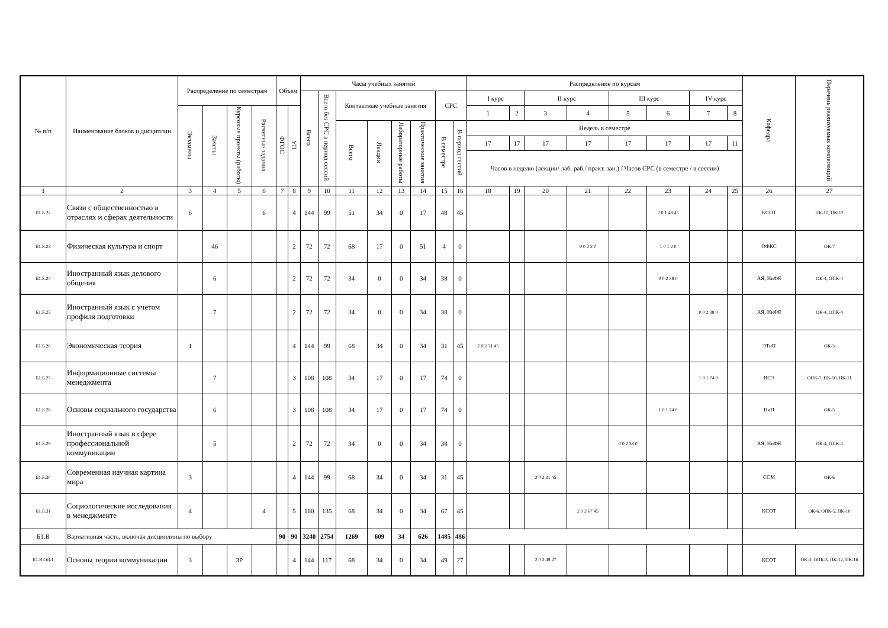| № п/п | Наименование блоков и дисциплин | Распределение по семестрам | | | | Объем | | Часы учебных занятий | | | | | | | | Распределение по курсам | | | | | | | | Кафедра | Перечень реализуемых компетенций |
| --- | --- | --- | --- | --- | --- | --- | --- | --- | --- | --- | --- | --- | --- | --- | --- | --- | --- | --- | --- | --- | --- | --- | --- | --- | --- |
| | | | | | | | | Всего | Всего без СРС в период сессий | Контактные учебные занятия | | | | СРС | | I курс | | II курс | | III курс | | IV курс | | | |
| | | Экзамены | Зачеты | Курсовые проекты (работы) | Расчетные задания | ФГОС | УП | | | | | | | | | 1 | 2 | 3 | 4 | 5 | 6 | 7 | 8 | | |
| | | | | | | | | | | Всего | Лекции | Лабораторные работы | Практические занятия | В семестре | В период сессий | Недель в семестре | | | | | | | | | |
| | | | | | | | | | | | | | | | | 17 | 17 | 17 | 17 | 17 | 17 | 17 | 11 | | |
| | | | | | | | | | | | | | | | | Часов в неделю (лекции/ лаб. раб./ практ. зан.) / Часов СРС (в семестре / в сессии) | | | | | | | | | |
| 1 | 2 | 3 | 4 | 5 | 6 | 7 | 8 | 9 | 10 | 11 | 12 | 13 | 14 | 15 | 16 | 18 | 19 | 20 | 21 | 22 | 23 | 24 | 25 | 26 | 27 |
| Б1.Б.22 | Связи с общественностью в отраслях и сферах деятельности | 6 | | | 6 | | 4 | 144 | 99 | 51 | 34 | 0 | 17 | 48 | 45 | | | | | | 2 0 1 48 45 | | | КСОТ | ПК-10, ПК-12 |
| Б1.Б.23 | Физическая культура и спорт | | 46 | | | | 2 | 72 | 72 | 68 | 17 | 0 | 51 | 4 | 0 | | | | 0 0 2 2 0 | | 1 0 1 2 0 | | | ОФКС | ОК-7 |
| Б1.Б.24 | Иностранный язык делового общения | | 6 | | | | 2 | 72 | 72 | 34 | 0 | 0 | 34 | 38 | 0 | | | | | | 0 0 2 38 0 | | | АЯ, НиФЯ | ОК-4, ОПК-4 |
| Б1.Б.25 | Иностранный язык с учетом профиля подготовки | | 7 | | | | 2 | 72 | 72 | 34 | 0 | 0 | 34 | 38 | 0 | | | | | | | 0 0 2 38 0 | | АЯ, НиФЯ | ОК-4, ОПК-4 |
| Б1.Б.26 | Экономическая теория | 1 | | | | | 4 | 144 | 99 | 68 | 34 | 0 | 34 | 31 | 45 | 2 0 2 31 45 | | | | | | | | ЭТиП | ОК-3 |
| Б1.Б.27 | Информационные системы менеджмента | | 7 | | | | 3 | 108 | 108 | 34 | 17 | 0 | 17 | 74 | 0 | | | | | | | 1 0 1 74 0 | | ИСЭ | ОПК-7, ПК-10, ПК-11 |
| Б1.Б.28 | Основы социального государства | | 6 | | | | 3 | 108 | 108 | 34 | 17 | 0 | 17 | 74 | 0 | | | | | | 1 0 1 74 0 | | | ПиП | ОК-5 |
| Б1.Б.29 | Иностранный язык в сфере профессиональной коммуникации | | 5 | | | | 2 | 72 | 72 | 34 | 0 | 0 | 34 | 38 | 0 | | | | | 0 0 2 38 0 | | | | АЯ, НиФЯ | ОК-4, ОПК-4 |
| Б1.Б.30 | Современная научная картина мира | 3 | | | | | 4 | 144 | 99 | 68 | 34 | 0 | 34 | 31 | 45 | | | 2 0 2 31 45 | | | | | | ССМ | ОК-6 |
| Б1.Б.31 | Социологические исследования в менеджменте | 4 | | | 4 | | 5 | 180 | 135 | 68 | 34 | 0 | 34 | 67 | 45 | | | | 2 0 2 67 45 | | | | | КСОТ | ОК-6, ОПК-5, ПК-10 |
| Б1.В | Вариативная часть, включая дисциплины по выбору | | | | | 90 | 90 | 3240 | 2754 | 1269 | 609 | 34 | 626 | 1485 | 486 | | | | | | | | | | |
| Б1.В.ОД.1 | Основы теории коммуникации | 3 | | 3Р | | | 4 | 144 | 117 | 68 | 34 | 0 | 34 | 49 | 27 | | | 2 0 2 49 27 | | | | | | КСОТ | ОК-3, ОПК-3, ПК-12, ПК-16 |